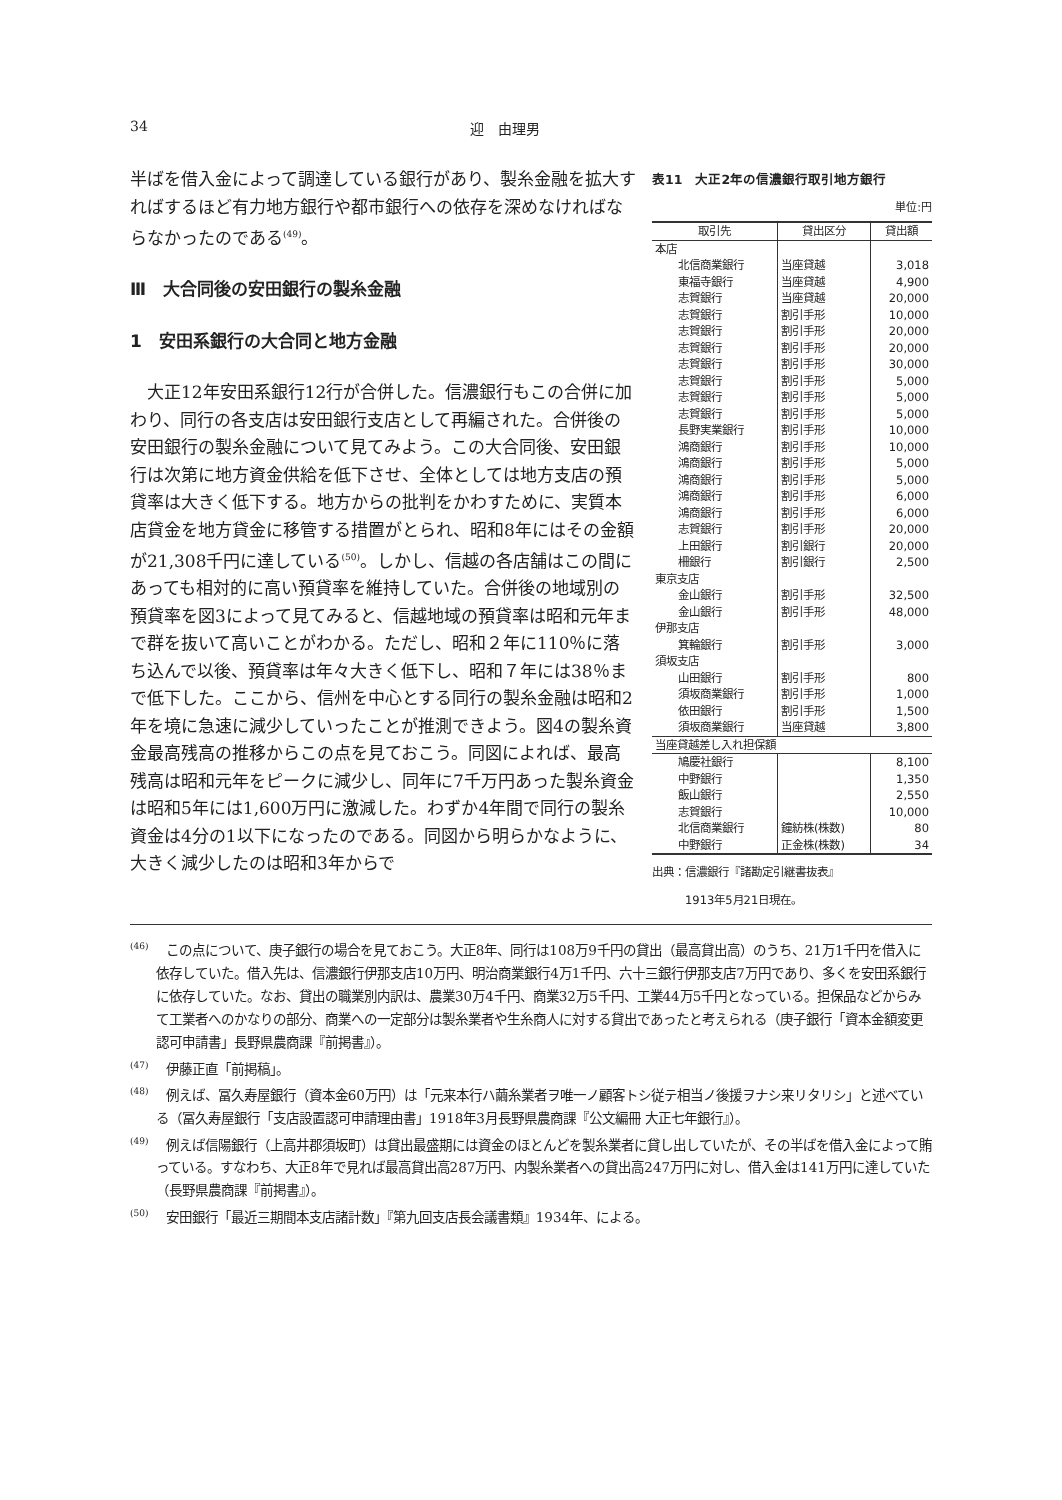34 迎　由理男
表11　大正2年の信濃銀行取引地方銀行
単位:円
| 取引先 | 貸出区分 | 貸出額 |
| --- | --- | --- |
| 本店 | | |
| 北信商業銀行 | 当座貸越 | 3,018 |
| 東福寺銀行 | 当座貸越 | 4,900 |
| 志賀銀行 | 当座貸越 | 20,000 |
| 志賀銀行 | 割引手形 | 10,000 |
| 志賀銀行 | 割引手形 | 20,000 |
| 志賀銀行 | 割引手形 | 20,000 |
| 志賀銀行 | 割引手形 | 30,000 |
| 志賀銀行 | 割引手形 | 5,000 |
| 志賀銀行 | 割引手形 | 5,000 |
| 志賀銀行 | 割引手形 | 5,000 |
| 長野実業銀行 | 割引手形 | 10,000 |
| 鴻商銀行 | 割引手形 | 10,000 |
| 鴻商銀行 | 割引手形 | 5,000 |
| 鴻商銀行 | 割引手形 | 5,000 |
| 鴻商銀行 | 割引手形 | 6,000 |
| 鴻商銀行 | 割引手形 | 6,000 |
| 志賀銀行 | 割引手形 | 20,000 |
| 上田銀行 | 割引銀行 | 20,000 |
| 柵銀行 | 割引銀行 | 2,500 |
| 東京支店 | | |
| 金山銀行 | 割引手形 | 32,500 |
| 金山銀行 | 割引手形 | 48,000 |
| 伊那支店 | | |
| 箕輪銀行 | 割引手形 | 3,000 |
| 須坂支店 | | |
| 山田銀行 | 割引手形 | 800 |
| 須坂商業銀行 | 割引手形 | 1,000 |
| 依田銀行 | 割引手形 | 1,500 |
| 須坂商業銀行 | 当座貸越 | 3,800 |
| 当座貸越差し入れ担保額 | | |
| 鳩慶社銀行 | | 8,100 |
| 中野銀行 | | 1,350 |
| 飯山銀行 | | 2,550 |
| 志賀銀行 | | 10,000 |
| 北信商業銀行 | 鐘紡株(株数) | 80 |
| 中野銀行 | 正金株(株数) | 34 |
出典：信濃銀行『諸勘定引継書抜表』
　　　1913年5月21日現在。
半ばを借入金によって調達している銀行があり、製糸金融を拡大すればするほど有力地方銀行や都市銀行への依存を深めなければならなかったのである<sup>(49)</sup>。
Ⅲ　大合同後の安田銀行の製糸金融
1　安田系銀行の大合同と地方金融
　大正12年安田系銀行12行が合併した。信濃銀行もこの合併に加わり、同行の各支店は安田銀行支店として再編された。合併後の安田銀行の製糸金融について見てみよう。この大合同後、安田銀行は次第に地方資金供給を低下させ、全体としては地方支店の預貸率は大きく低下する。地方からの批判をかわすために、実質本店貸金を地方貸金に移管する措置がとられ、昭和8年にはその金額が21,308千円に達している<sup>(50)</sup>。しかし、信越の各店舗はこの間にあっても相対的に高い預貸率を維持していた。合併後の地域別の預貸率を図3によって見てみると、信越地域の預貸率は昭和元年まで群を抜いて高いことがわかる。ただし、昭和２年に110％に落ち込んで以後、預貸率は年々大きく低下し、昭和７年には38％まで低下した。ここから、信州を中心とする同行の製糸金融は昭和2年を境に急速に減少していったことが推測できよう。図4の製糸資金最高残高の推移からこの点を見ておこう。同図によれば、最高残高は昭和元年をピークに減少し、同年に7千万円あった製糸資金は昭和5年には1,600万円に激減した。わずか4年間で同行の製糸資金は4分の1以下になったのである。同図から明らかなように、大きく減少したのは昭和3年からで
<sup>(46)</sup> 　この点について、庚子銀行の場合を見ておこう。大正8年、同行は108万9千円の貸出（最高貸出高）のうち、21万1千円を借入に依存していた。借入先は、信濃銀行伊那支店10万円、明治商業銀行4万1千円、六十三銀行伊那支店7万円であり、多くを安田系銀行に依存していた。なお、貸出の職業別内訳は、農業30万4千円、商業32万5千円、工業44万5千円となっている。担保品などからみて工業者へのかなりの部分、商業への一定部分は製糸業者や生糸商人に対する貸出であったと考えられる（庚子銀行「資本金額変更認可申請書」長野県農商課『前掲書』）。
<sup>(47)</sup> 　伊藤正直「前掲稿」。
<sup>(48)</sup> 　例えば、冨久寿屋銀行（資本金60万円）は「元来本行ハ繭糸業者ヲ唯一ノ顧客トシ従テ相当ノ後援ヲナシ来リタリシ」と述べている（冨久寿屋銀行「支店設置認可申請理由書」1918年3月長野県農商課『公文編冊 大正七年銀行』）。
<sup>(49)</sup> 　例えば信陽銀行（上高井郡須坂町）は貸出最盛期には資金のほとんどを製糸業者に貸し出していたが、その半ばを借入金によって賄っている。すなわち、大正8年で見れば最高貸出高287万円、内製糸業者への貸出高247万円に対し、借入金は141万円に達していた（長野県農商課『前掲書』）。
<sup>(50)</sup> 　安田銀行「最近三期間本支店諸計数」『第九回支店長会議書類』1934年、による。